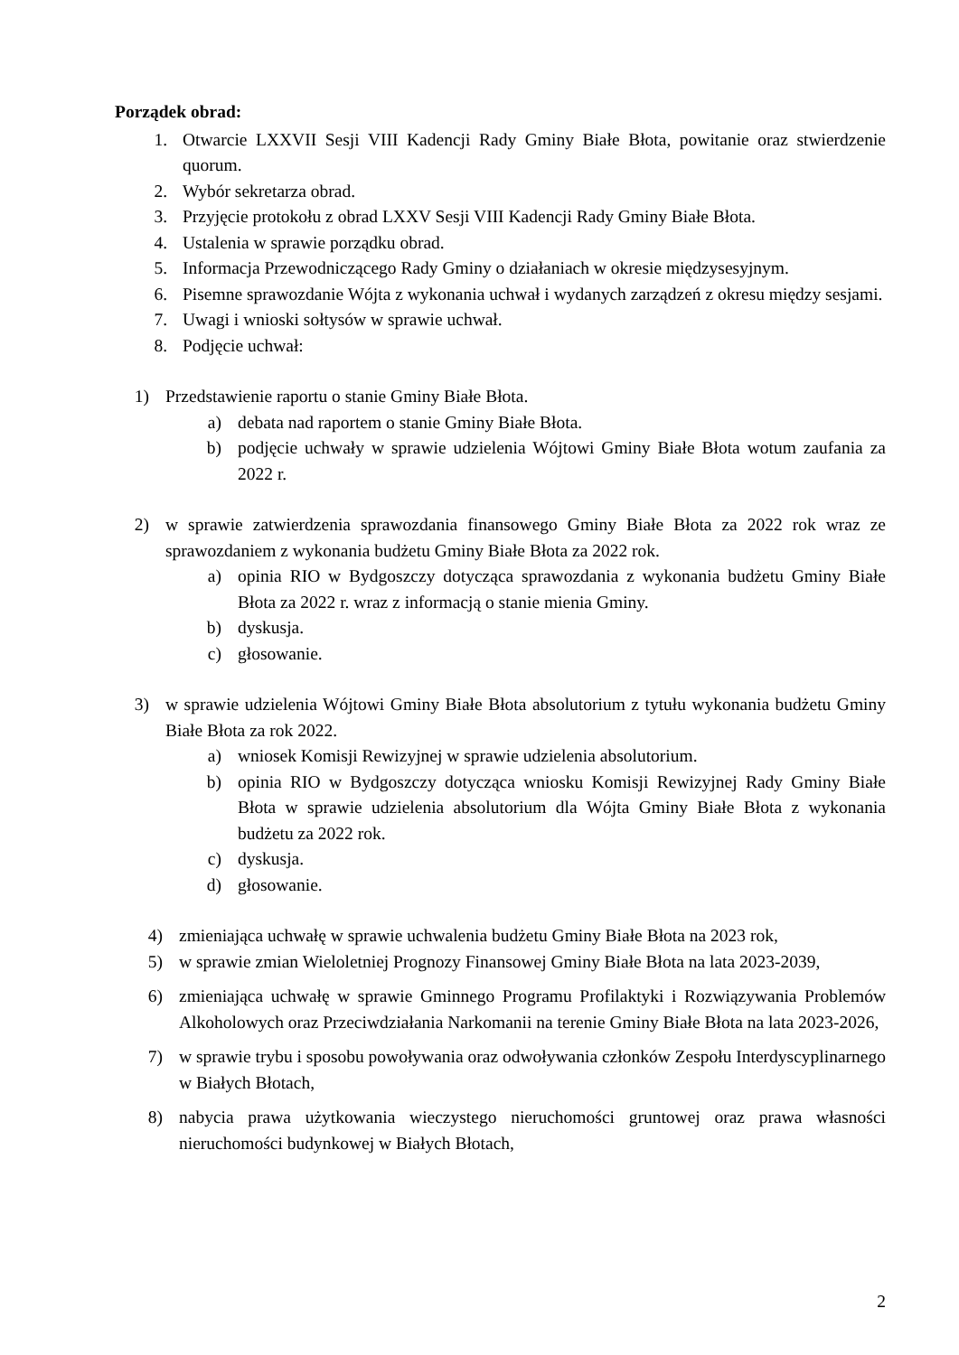Porządek obrad:
1. Otwarcie LXXVII Sesji VIII Kadencji Rady Gminy Białe Błota, powitanie oraz stwierdzenie quorum.
2. Wybór sekretarza obrad.
3. Przyjęcie protokołu z obrad LXXV Sesji VIII Kadencji Rady Gminy Białe Błota.
4. Ustalenia w sprawie porządku obrad.
5. Informacja Przewodniczącego Rady Gminy o działaniach w okresie międzysesyjnym.
6. Pisemne sprawozdanie Wójta z wykonania uchwał i wydanych zarządzeń z okresu między sesjami.
7. Uwagi i wnioski sołtysów w sprawie uchwał.
8. Podjęcie uchwał:
1) Przedstawienie raportu o stanie Gminy Białe Błota.
a) debata nad raportem o stanie Gminy Białe Błota.
b) podjęcie uchwały w sprawie udzielenia Wójtowi Gminy Białe Błota wotum zaufania za 2022 r.
2) w sprawie zatwierdzenia sprawozdania finansowego Gminy Białe Błota za 2022 rok wraz ze sprawozdaniem z wykonania budżetu Gminy Białe Błota za 2022 rok.
a) opinia RIO w Bydgoszczy dotycząca sprawozdania z wykonania budżetu Gminy Białe Błota za 2022 r. wraz z informacją o stanie mienia Gminy.
b) dyskusja.
c) głosowanie.
3) w sprawie udzielenia Wójtowi Gminy Białe Błota absolutorium z tytułu wykonania budżetu Gminy Białe Błota za rok 2022.
a) wniosek Komisji Rewizyjnej w sprawie udzielenia absolutorium.
b) opinia RIO w Bydgoszczy dotycząca wniosku Komisji Rewizyjnej Rady Gminy Białe Błota w sprawie udzielenia absolutorium dla Wójta Gminy Białe Błota z wykonania budżetu za 2022 rok.
c) dyskusja.
d) głosowanie.
4) zmieniająca uchwałę w sprawie uchwalenia budżetu Gminy Białe Błota na 2023 rok,
5) w sprawie zmian Wieloletniej Prognozy Finansowej Gminy Białe Błota na lata 2023-2039,
6) zmieniająca uchwałę w sprawie Gminnego Programu Profilaktyki i Rozwiązywania Problemów Alkoholowych oraz Przeciwdziałania Narkomanii na terenie Gminy Białe Błota na lata 2023-2026,
7) w sprawie trybu i sposobu powoływania oraz odwoływania członków Zespołu Interdyscyplinarnego w Białych Błotach,
8) nabycia prawa użytkowania wieczystego nieruchomości gruntowej oraz prawa własności nieruchomości budynkowej w Białych Błotach,
2